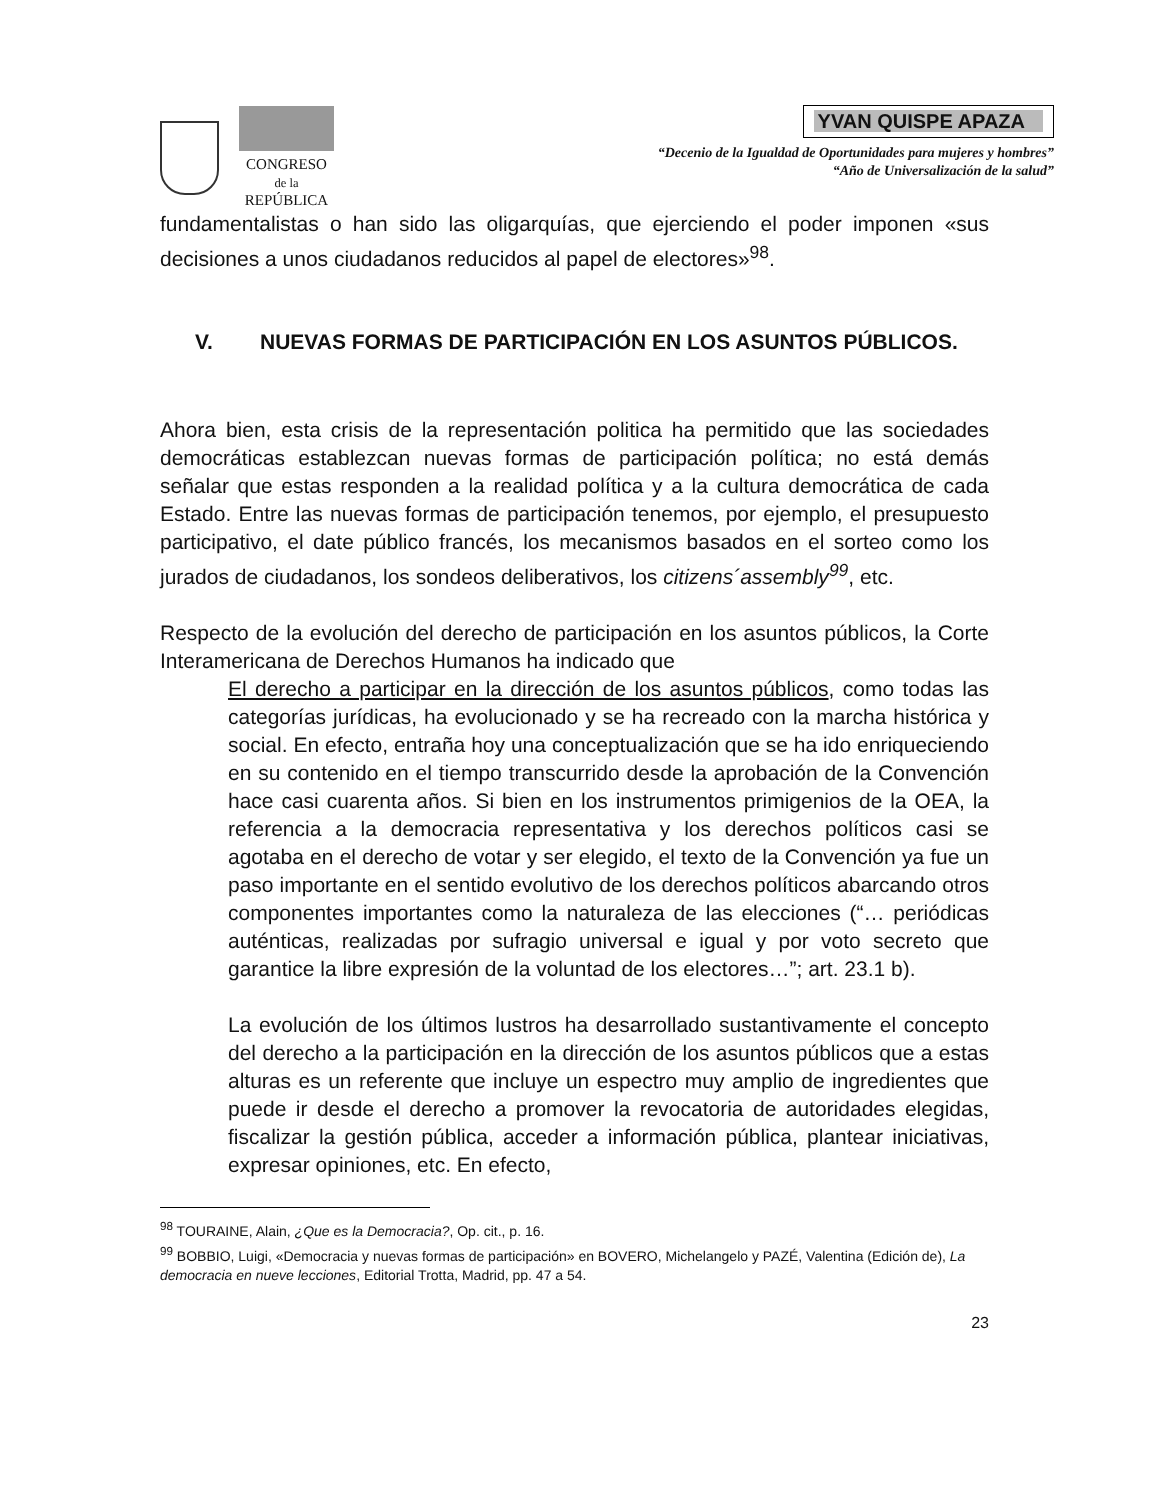CONGRESO
de la
REPÚBLICA
YVAN QUISPE APAZA
“Decenio de la Igualdad de Oportunidades para mujeres y hombres”
“Año de Universalización de la salud”
fundamentalistas o han sido las oligarquías, que ejerciendo el poder imponen «sus decisiones a unos ciudadanos reducidos al papel de electores»<sup>98</sup>.
V. NUEVAS FORMAS DE PARTICIPACIÓN EN LOS ASUNTOS PÚBLICOS.
Ahora bien, esta crisis de la representación politica ha permitido que las sociedades democráticas establezcan nuevas formas de participación política; no está demás señalar que estas responden a la realidad política y a la cultura democrática de cada Estado. Entre las nuevas formas de participación tenemos, por ejemplo, el presupuesto participativo, el date público francés, los mecanismos basados en el sorteo como los jurados de ciudadanos, los sondeos deliberativos, los citizens´assembly<sup>99</sup>, etc.
Respecto de la evolución del derecho de participación en los asuntos públicos, la Corte Interamericana de Derechos Humanos ha indicado que
El derecho a participar en la dirección de los asuntos públicos, como todas las categorías jurídicas, ha evolucionado y se ha recreado con la marcha histórica y social. En efecto, entraña hoy una conceptualización que se ha ido enriqueciendo en su contenido en el tiempo transcurrido desde la aprobación de la Convención hace casi cuarenta años. Si bien en los instrumentos primigenios de la OEA, la referencia a la democracia representativa y los derechos políticos casi se agotaba en el derecho de votar y ser elegido, el texto de la Convención ya fue un paso importante en el sentido evolutivo de los derechos políticos abarcando otros componentes importantes como la naturaleza de las elecciones (“… periódicas auténticas, realizadas por sufragio universal e igual y por voto secreto que garantice la libre expresión de la voluntad de los electores…”; art. 23.1 b).
La evolución de los últimos lustros ha desarrollado sustantivamente el concepto del derecho a la participación en la dirección de los asuntos públicos que a estas alturas es un referente que incluye un espectro muy amplio de ingredientes que puede ir desde el derecho a promover la revocatoria de autoridades elegidas, fiscalizar la gestión pública, acceder a información pública, plantear iniciativas, expresar opiniones, etc. En efecto,
<sup>98</sup> TOURAINE, Alain, ¿Que es la Democracia?, Op. cit., p. 16.
<sup>99</sup> BOBBIO, Luigi, «Democracia y nuevas formas de participación» en BOVERO, Michelangelo y PAZÉ, Valentina (Edición de), La democracia en nueve lecciones, Editorial Trotta, Madrid, pp. 47 a 54.
23